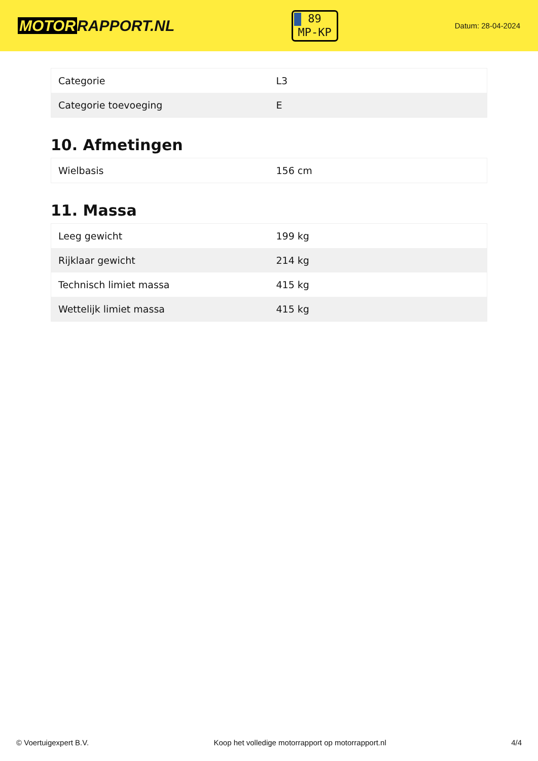MOTOR RAPPORT.NL
89
MP-KP
Datum: 28-04-2024
| Categorie | L3 |
| Categorie toevoeging | E |
10. Afmetingen
| Wielbasis | 156 cm |
11. Massa
| Leeg gewicht | 199 kg |
| Rijklaar gewicht | 214 kg |
| Technisch limiet massa | 415 kg |
| Wettelijk limiet massa | 415 kg |
© Voertuigexpert B.V. Koop het volledige motorrapport op motorrapport.nl 4/4